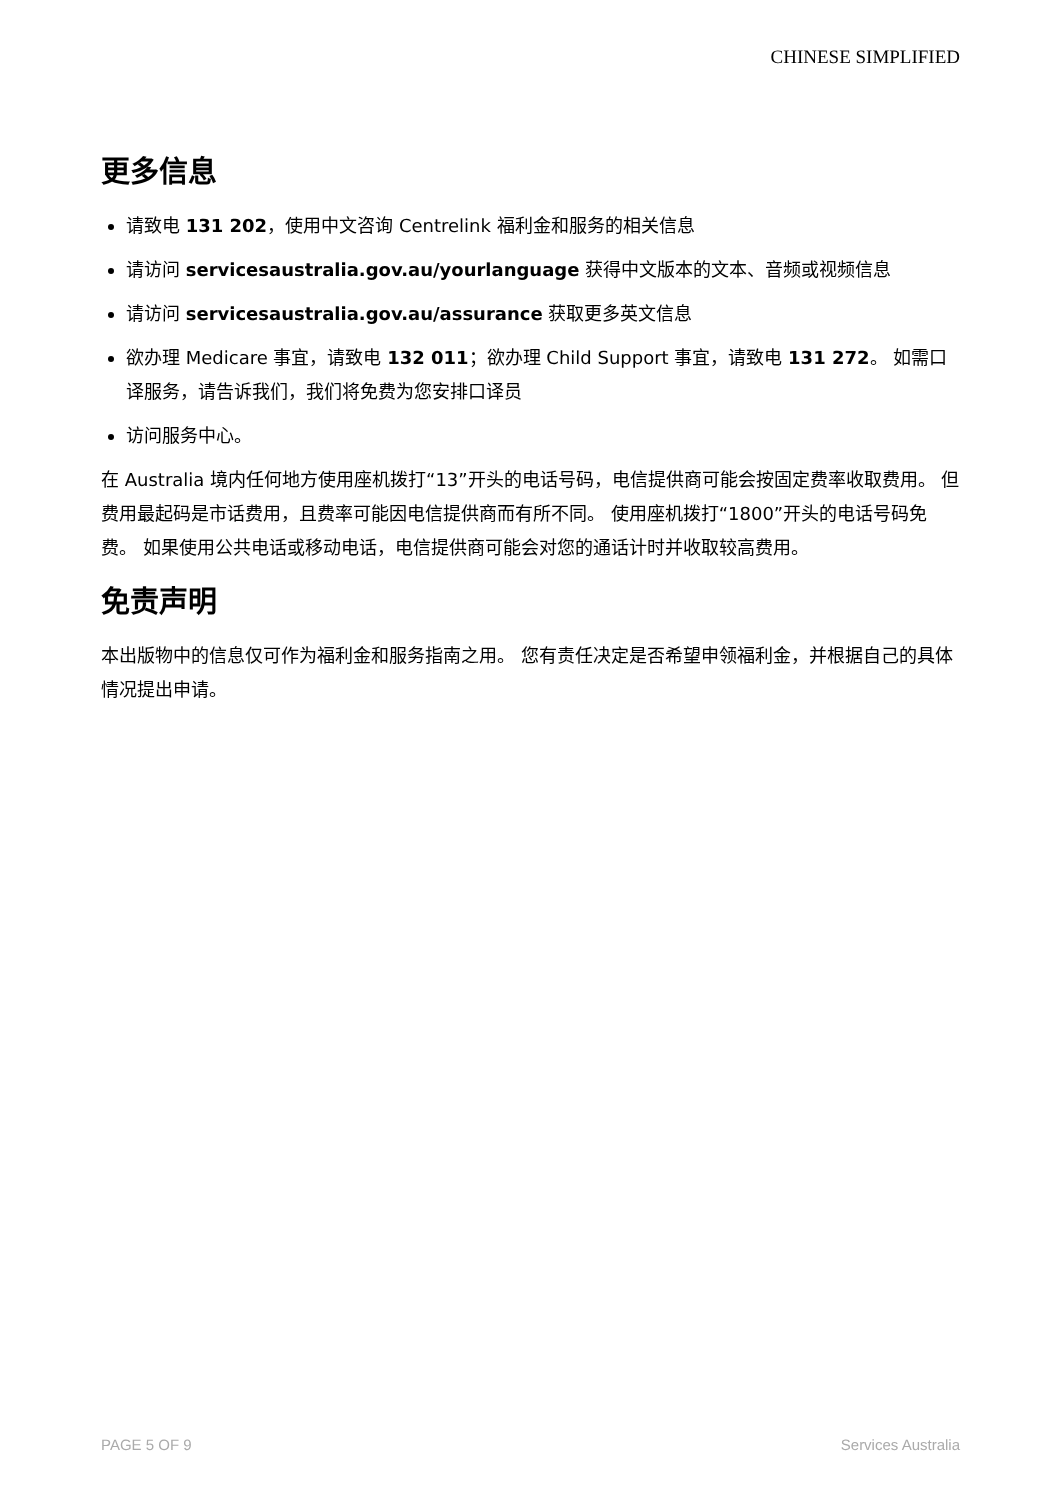CHINESE SIMPLIFIED
更多信息
请致电 131 202，使用中文咨询 Centrelink 福利金和服务的相关信息
请访问 servicesaustralia.gov.au/yourlanguage 获得中文版本的文本、音频或视频信息
请访问 servicesaustralia.gov.au/assurance 获取更多英文信息
欲办理 Medicare 事宜，请致电 132 011；欲办理 Child Support 事宜，请致电 131 272。 如需口译服务，请告诉我们，我们将免费为您安排口译员
访问服务中心。
在 Australia 境内任何地方使用座机拨打“13”开头的电话号码，电信提供商可能会按固定费率收取费用。 但费用最起码是市话费用，且费率可能因电信提供商而有所不同。 使用座机拨打“1800”开头的电话号码免费。 如果使用公共电话或移动电话，电信提供商可能会对您的通话计时并收取较高费用。
免责声明
本出版物中的信息仅可作为福利金和服务指南之用。 您有责任决定是否希望申领福利金，并根据自己的具体情况提出申请。
PAGE 5 OF 9 Services Australia